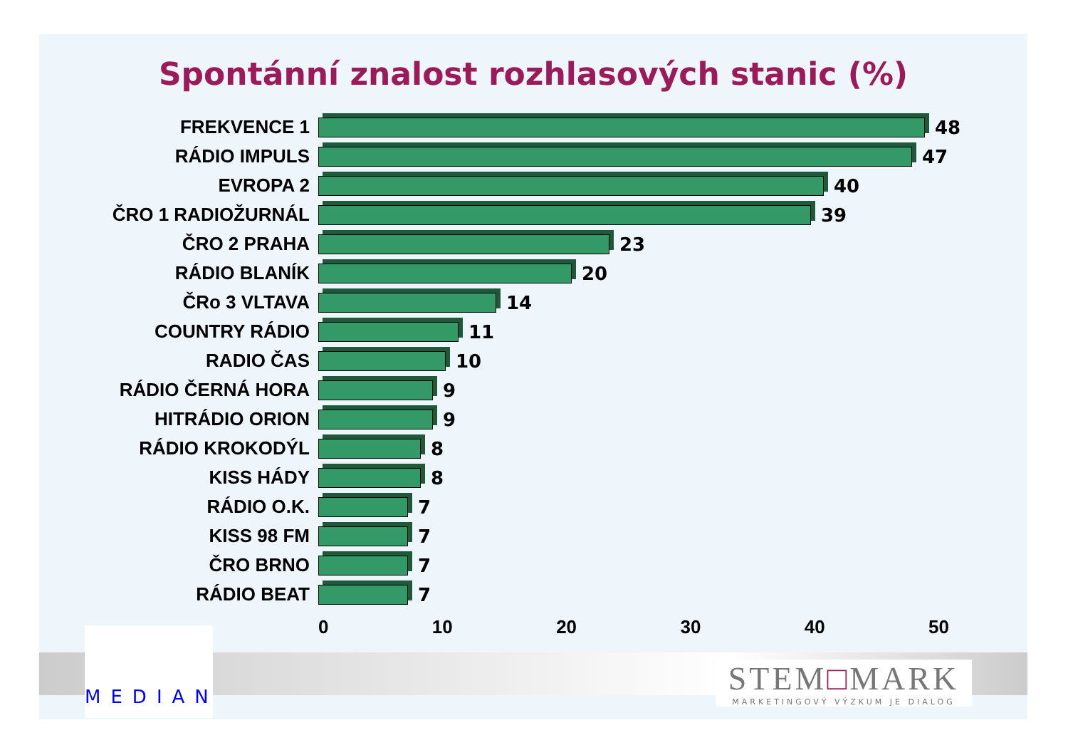Spontánní znalost rozhlasových stanic (%)
FREKVENCE 1 48
RÁDIO IMPULS 47
EVROPA 2 40
ČRO 1 RADIOŽURNÁL 39
ČRO 2 PRAHA 23
RÁDIO BLANÍK 20
ČRo 3 VLTAVA 14
COUNTRY RÁDIO 11
RADIO ČAS 10
RÁDIO ČERNÁ HORA 9
HITRÁDIO ORION 9
RÁDIO KROKODÝL 8
KISS HÁDY 8
RÁDIO O.K. 7
KISS 98 FM 7
ČRO BRNO 7
RÁDIO BEAT 7
0 10 20 30 40 50
MEDIAN
STEM□MARK
MARKETINGOVÝ VÝZKUM JE DIALOG